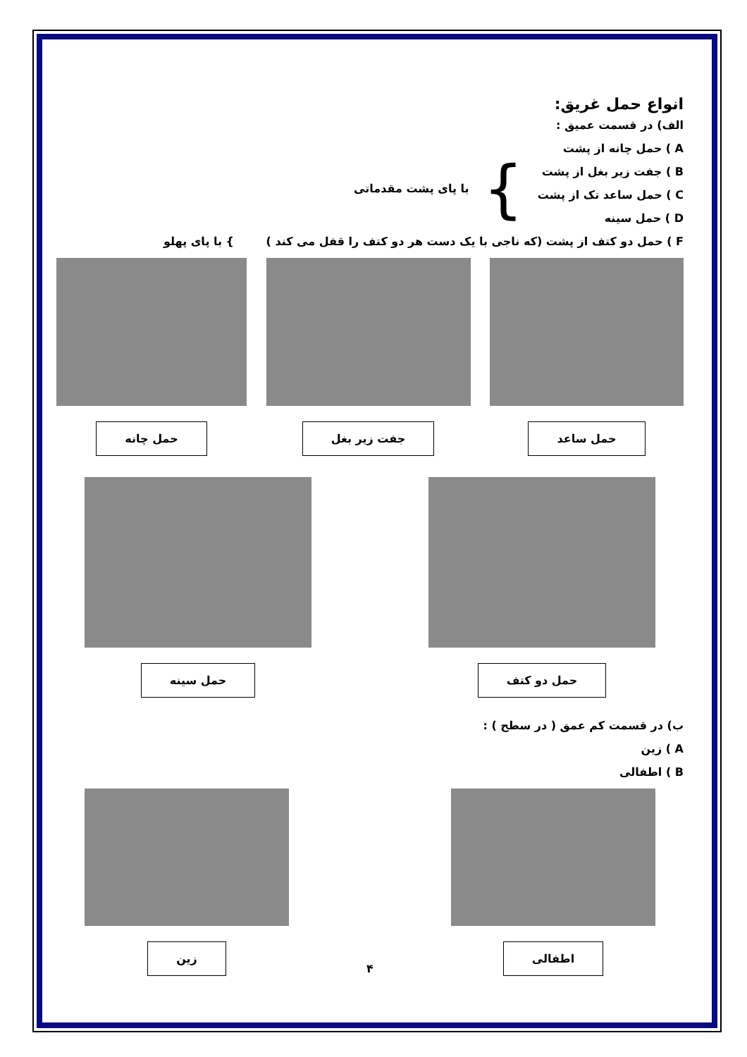انواع حمل غریق:
الف) در قسمت عمیق :
A ) حمل چانه از پشت
B ) جفت زیر بغل از پشت
C ) حمل ساعد تک از پشت
D ) حمل سینه
}
با پای پشت مقدماتی
F ) حمل دو کتف از پشت (که ناجی با یک دست هر دو کتف را قفل می کند ) } با پای پهلو
حمل ساعد جفت زیر بغل حمل چانه
حمل دو کتف حمل سینه
ب) در قسمت کم عمق ( در سطح ) :
A ) زین
B ) اطفالی
اطفالی زین
۴